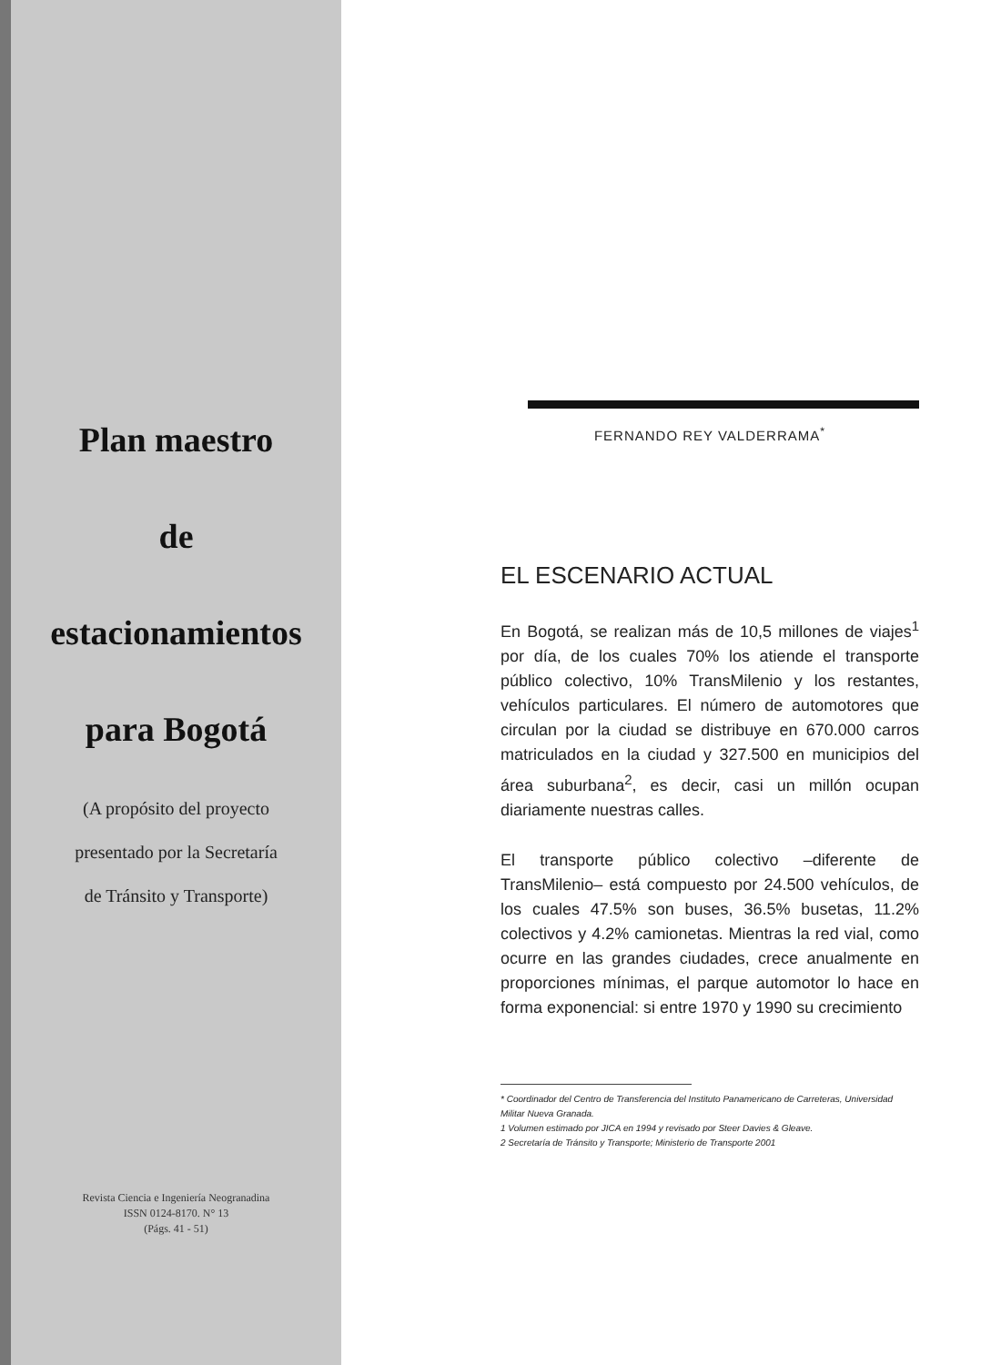Plan maestro
de
estacionamientos
para Bogotá
(A propósito del proyecto
presentado por la Secretaría
de Tránsito y Transporte)
Revista Ciencia e Ingeniería Neogranadina
ISSN 0124-8170. N° 13
(Págs. 41 - 51)
FERNANDO REY VALDERRAMA<sup>*</sup>
EL ESCENARIO ACTUAL
En Bogotá, se realizan más de 10,5 millones de viajes<sup>1</sup> por día, de los cuales 70% los atiende el transporte público colectivo, 10% TransMilenio y los restantes, vehículos particulares. El número de automotores que circulan por la ciudad se distribuye en 670.000 carros matriculados en la ciudad y 327.500 en municipios del área suburbana<sup>2</sup>, es decir, casi un millón ocupan diariamente nuestras calles.
El transporte público colectivo –diferente de TransMilenio– está compuesto por 24.500 vehículos, de los cuales 47.5% son buses, 36.5% busetas, 11.2% colectivos y 4.2% camionetas. Mientras la red vial, como ocurre en las grandes ciudades, crece anualmente en proporciones mínimas, el parque automotor lo hace en forma exponencial: si entre 1970 y 1990 su crecimiento
* Coordinador del Centro de Transferencia del Instituto Panamericano de Carreteras, Universidad Militar Nueva Granada.
1 Volumen estimado por JICA en 1994 y revisado por Steer Davies & Gleave.
2 Secretaría de Tránsito y Transporte; Ministerio de Transporte 2001